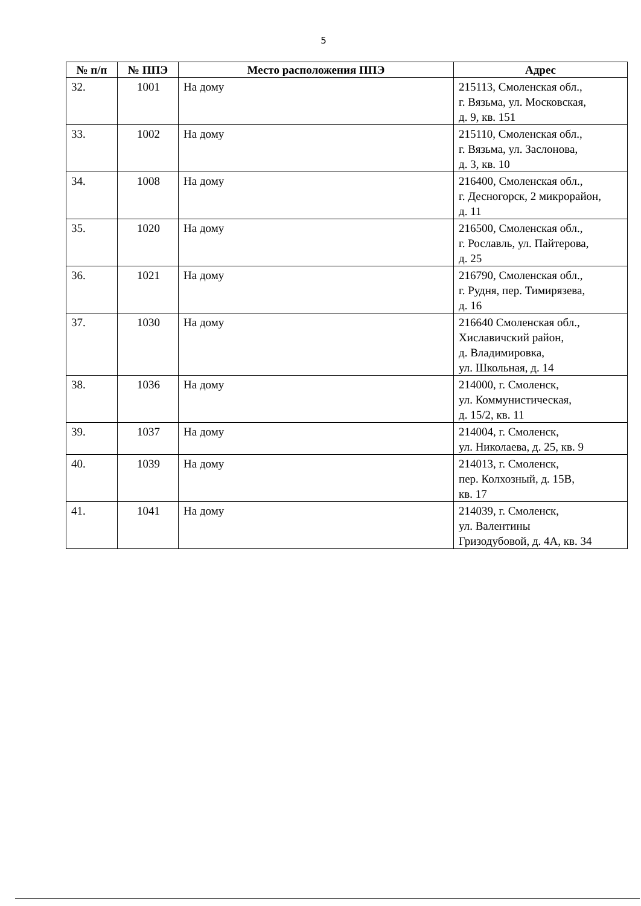5
| № п/п | № ППЭ | Место расположения ППЭ | Адрес |
| --- | --- | --- | --- |
| 32. | 1001 | На дому | 215113, Смоленская обл., г. Вязьма, ул. Московская, д. 9, кв. 151 |
| 33. | 1002 | На дому | 215110, Смоленская обл., г. Вязьма, ул. Заслонова, д. 3, кв. 10 |
| 34. | 1008 | На дому | 216400, Смоленская обл., г. Десногорск, 2 микрорайон, д. 11 |
| 35. | 1020 | На дому | 216500, Смоленская обл., г. Рославль, ул. Пайтерова, д. 25 |
| 36. | 1021 | На дому | 216790, Смоленская обл., г. Рудня, пер. Тимирязева, д. 16 |
| 37. | 1030 | На дому | 216640 Смоленская обл., Хиславичский район, д. Владимировка, ул. Школьная, д. 14 |
| 38. | 1036 | На дому | 214000, г. Смоленск, ул. Коммунистическая, д. 15/2, кв. 11 |
| 39. | 1037 | На дому | 214004, г. Смоленск, ул. Николаева, д. 25, кв. 9 |
| 40. | 1039 | На дому | 214013, г. Смоленск, пер. Колхозный, д. 15В, кв. 17 |
| 41. | 1041 | На дому | 214039, г. Смоленск, ул. Валентины Гризодубовой, д. 4А, кв. 34 |